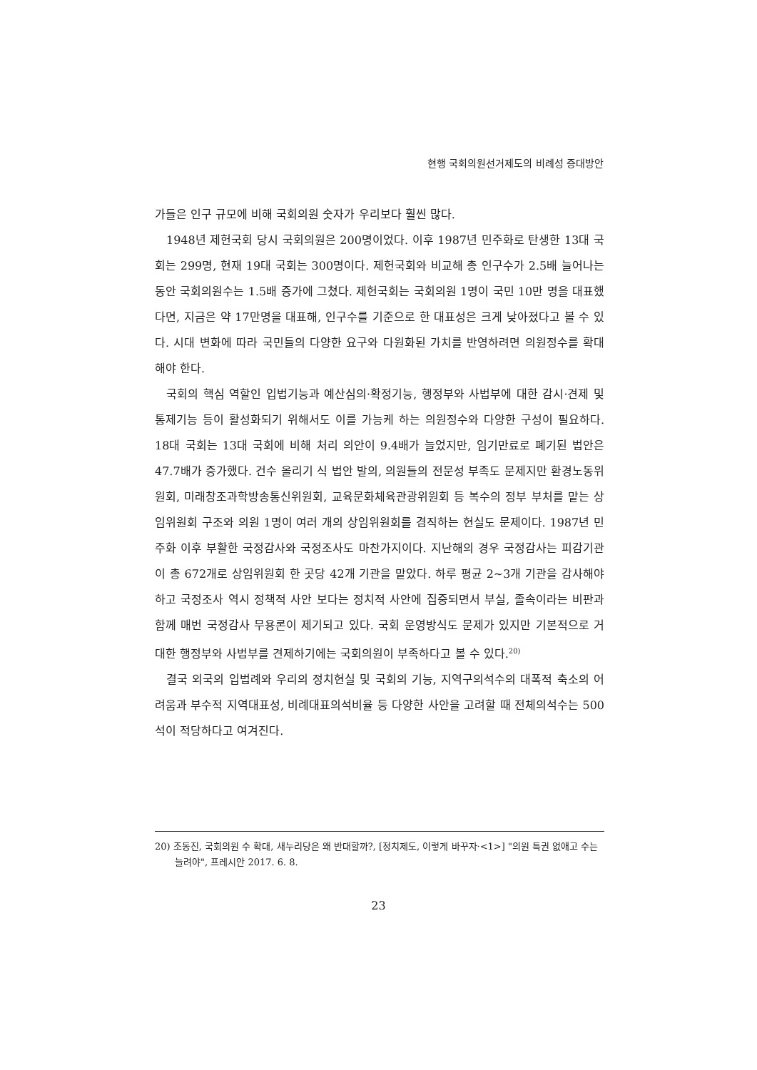현행 국회의원선거제도의 비례성 증대방안
가들은 인구 규모에 비해 국회의원 숫자가 우리보다 훨씬 많다.
1948년 제헌국회 당시 국회의원은 200명이었다. 이후 1987년 민주화로 탄생한 13대 국회는 299명, 현재 19대 국회는 300명이다. 제헌국회와 비교해 총 인구수가 2.5배 늘어나는 동안 국회의원수는 1.5배 증가에 그쳤다. 제헌국회는 국회의원 1명이 국민 10만 명을 대표했다면, 지금은 약 17만명을 대표해, 인구수를 기준으로 한 대표성은 크게 낮아졌다고 볼 수 있다. 시대 변화에 따라 국민들의 다양한 요구와 다원화된 가치를 반영하려면 의원정수를 확대해야 한다.
국회의 핵심 역할인 입법기능과 예산심의·확정기능, 행정부와 사법부에 대한 감시·견제 및 통제기능 등이 활성화되기 위해서도 이를 가능케 하는 의원정수와 다양한 구성이 필요하다. 18대 국회는 13대 국회에 비해 처리 의안이 9.4배가 늘었지만, 임기만료로 폐기된 법안은 47.7배가 증가했다. 건수 올리기 식 법안 발의, 의원들의 전문성 부족도 문제지만 환경노동위원회, 미래창조과학방송통신위원회, 교육문화체육관광위원회 등 복수의 정부 부처를 맡는 상임위원회 구조와 의원 1명이 여러 개의 상임위원회를 겸직하는 현실도 문제이다. 1987년 민주화 이후 부활한 국정감사와 국정조사도 마찬가지이다. 지난해의 경우 국정감사는 피감기관이 총 672개로 상임위원회 한 곳당 42개 기관을 맡았다. 하루 평균 2~3개 기관을 감사해야 하고 국정조사 역시 정책적 사안 보다는 정치적 사안에 집중되면서 부실, 졸속이라는 비판과 함께 매번 국정감사 무용론이 제기되고 있다. 국회 운영방식도 문제가 있지만 기본적으로 거대한 행정부와 사법부를 견제하기에는 국회의원이 부족하다고 볼 수 있다.<sup>20)</sup>
결국 외국의 입법례와 우리의 정치현실 및 국회의 기능, 지역구의석수의 대폭적 축소의 어려움과 부수적 지역대표성, 비례대표의석비율 등 다양한 사안을 고려할 때 전체의석수는 500석이 적당하다고 여겨진다.
20) 조동진, 국회의원 수 확대, 새누리당은 왜 반대할까?, [정치제도, 이렇게 바꾸자·<1>] "의원 특권 없애고 수는 늘려야", 프레시안 2017. 6. 8.
23